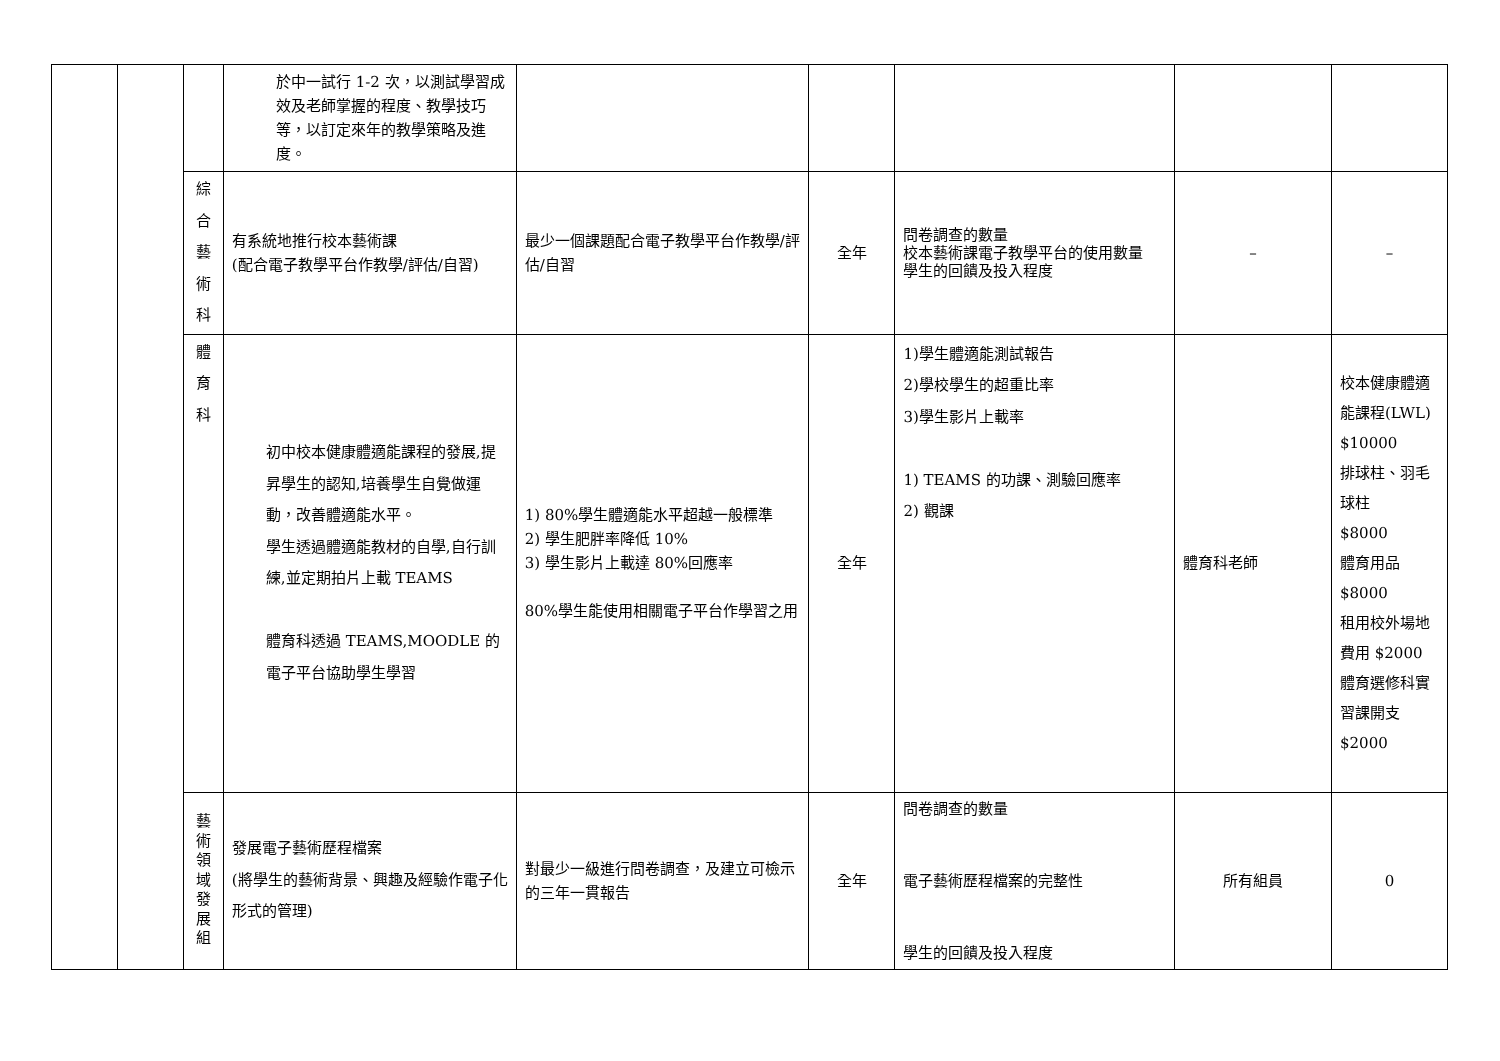| | | | 於中一試行 1-2 次，以測試學習成效及老師掌握的程度、教學技巧等，以訂定來年的教學策略及進度。 | | | | | |
| | | 綜 合 藝 術 科 | 有系統地推行校本藝術課 (配合電子教學平台作教學/評估/自習) | 最少一個課題配合電子教學平台作教學/評估/自習 | 全年 | 問卷調查的數量 校本藝術課電子教學平台的使用數量 學生的回饋及投入程度 | – | – |
| | | 體 育 科 | 初中校本健康體適能課程的發展,提昇學生的認知,培養學生自覺做運動，改善體適能水平。 學生透過體適能教材的自學,自行訓練,並定期拍片上載 TEAMS 體育科透過 TEAMS,MOODLE 的電子平台協助學生學習 | 1) 80%學生體適能水平超越一般標準 2) 學生肥胖率降低 10% 3) 學生影片上載達 80%回應率 80%學生能使用相關電子平台作學習之用 | 全年 | 1)學生體適能測試報告 2)學校學生的超重比率 3)學生影片上載率 1) TEAMS 的功課、測驗回應率 2) 觀課 | 體育科老師 | 校本健康體適能課程(LWL) $10000 排球柱、羽毛球柱 $8000 體育用品 $8000 租用校外場地費用 $2000 體育選修科實習課開支$2000 |
| | | 藝 術 領 域 發 展 組 | 發展電子藝術歷程檔案 (將學生的藝術背景、興趣及經驗作電子化形式的管理) | 對最少一級進行問卷調查，及建立可檢示的三年一貫報告 | 全年 | 問卷調查的數量 電子藝術歷程檔案的完整性 學生的回饋及投入程度 | 所有組員 | 0 |